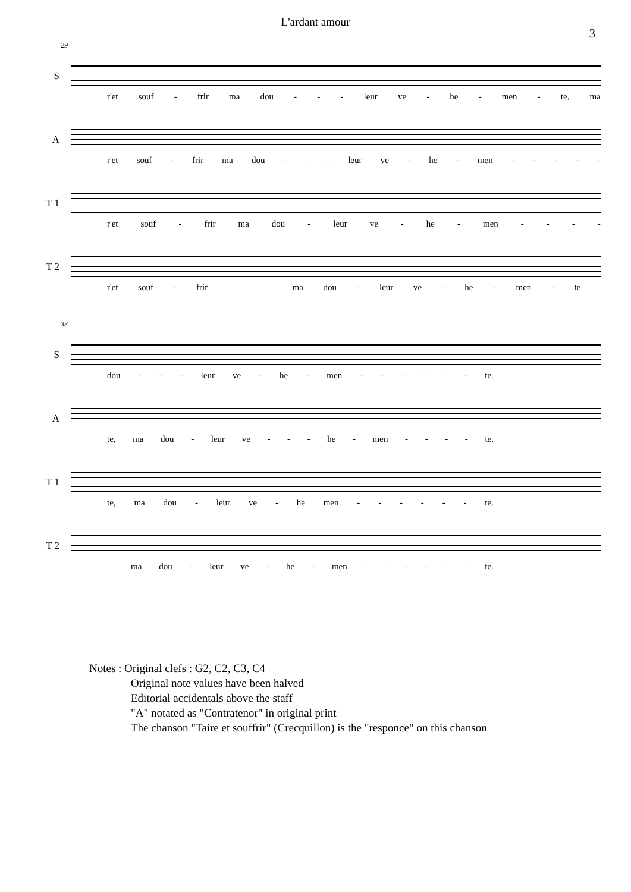L'ardant amour
3
29
S
r'et souf - frir ma dou - - - leur ve - he - men - te, ma
A
r'et souf - frir ma dou - - - leur ve - he - men - - - - -
T 1
r'et souf - frir ma dou - leur ve - he - men - - - -
T 2
r'et souf - frir ______________ ma dou - leur ve - he - men - te
33
S
dou - - - leur ve - he - men - - - - - - te.
A
te, ma dou - leur ve - - - he - men - - - - te.
T 1
te, ma dou - leur ve - he men - - - - - - te.
T 2
ma dou - leur ve - he - men - - - - - - te.
Notes : Original clefs : G2, C2, C3, C4
Original note values have been halved
Editorial accidentals above the staff
"A" notated as "Contratenor" in original print
The chanson "Taire et souffrir" (Crecquillon) is the "responce" on this chanson